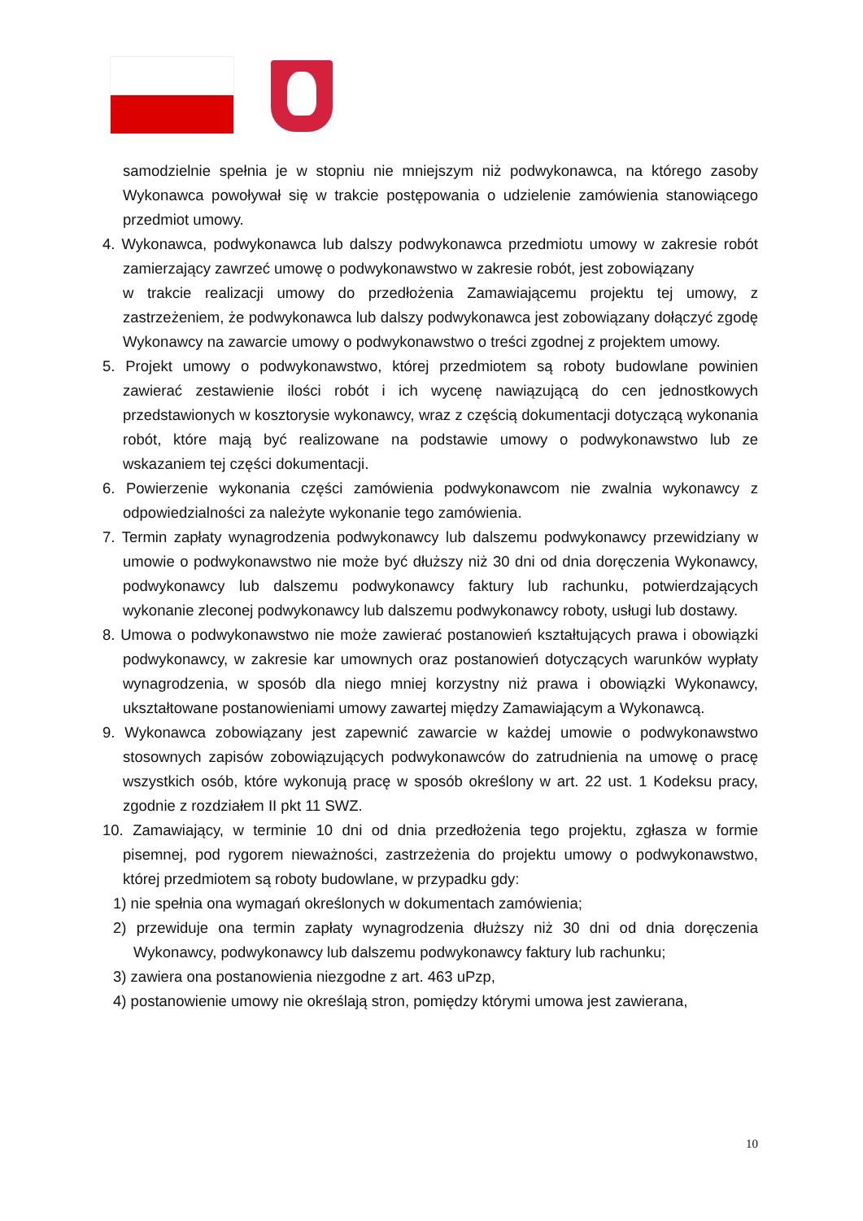samodzielnie spełnia je w stopniu nie mniejszym niż podwykonawca, na którego zasoby Wykonawca powoływał się w trakcie postępowania o udzielenie zamówienia stanowiącego przedmiot umowy.
4. Wykonawca, podwykonawca lub dalszy podwykonawca przedmiotu umowy w zakresie robót zamierzający zawrzeć umowę o podwykonawstwo w zakresie robót, jest zobowiązany
w trakcie realizacji umowy do przedłożenia Zamawiającemu projektu tej umowy, z zastrzeżeniem, że podwykonawca lub dalszy podwykonawca jest zobowiązany dołączyć zgodę Wykonawcy na zawarcie umowy o podwykonawstwo o treści zgodnej z projektem umowy.
5. Projekt umowy o podwykonawstwo, której przedmiotem są roboty budowlane powinien zawierać zestawienie ilości robót i ich wycenę nawiązującą do cen jednostkowych przedstawionych w kosztorysie wykonawcy, wraz z częścią dokumentacji dotyczącą wykonania robót, które mają być realizowane na podstawie umowy o podwykonawstwo lub ze wskazaniem tej części dokumentacji.
6. Powierzenie wykonania części zamówienia podwykonawcom nie zwalnia wykonawcy z odpowiedzialności za należyte wykonanie tego zamówienia.
7. Termin zapłaty wynagrodzenia podwykonawcy lub dalszemu podwykonawcy przewidziany w umowie o podwykonawstwo nie może być dłuższy niż 30 dni od dnia doręczenia Wykonawcy, podwykonawcy lub dalszemu podwykonawcy faktury lub rachunku, potwierdzających wykonanie zleconej podwykonawcy lub dalszemu podwykonawcy roboty, usługi lub dostawy.
8. Umowa o podwykonawstwo nie może zawierać postanowień kształtujących prawa i obowiązki podwykonawcy, w zakresie kar umownych oraz postanowień dotyczących warunków wypłaty wynagrodzenia, w sposób dla niego mniej korzystny niż prawa i obowiązki Wykonawcy, ukształtowane postanowieniami umowy zawartej między Zamawiającym a Wykonawcą.
9. Wykonawca zobowiązany jest zapewnić zawarcie w każdej umowie o podwykonawstwo stosownych zapisów zobowiązujących podwykonawców do zatrudnienia na umowę o pracę wszystkich osób, które wykonują pracę w sposób określony w art. 22 ust. 1 Kodeksu pracy, zgodnie z rozdziałem II pkt 11 SWZ.
10. Zamawiający, w terminie 10 dni od dnia przedłożenia tego projektu, zgłasza w formie pisemnej, pod rygorem nieważności, zastrzeżenia do projektu umowy o podwykonawstwo, której przedmiotem są roboty budowlane, w przypadku gdy:
1) nie spełnia ona wymagań określonych w dokumentach zamówienia;
2) przewiduje ona termin zapłaty wynagrodzenia dłuższy niż 30 dni od dnia doręczenia Wykonawcy, podwykonawcy lub dalszemu podwykonawcy faktury lub rachunku;
3) zawiera ona postanowienia niezgodne z art. 463 uPzp,
4) postanowienie umowy nie określają stron, pomiędzy którymi umowa jest zawierana,
10